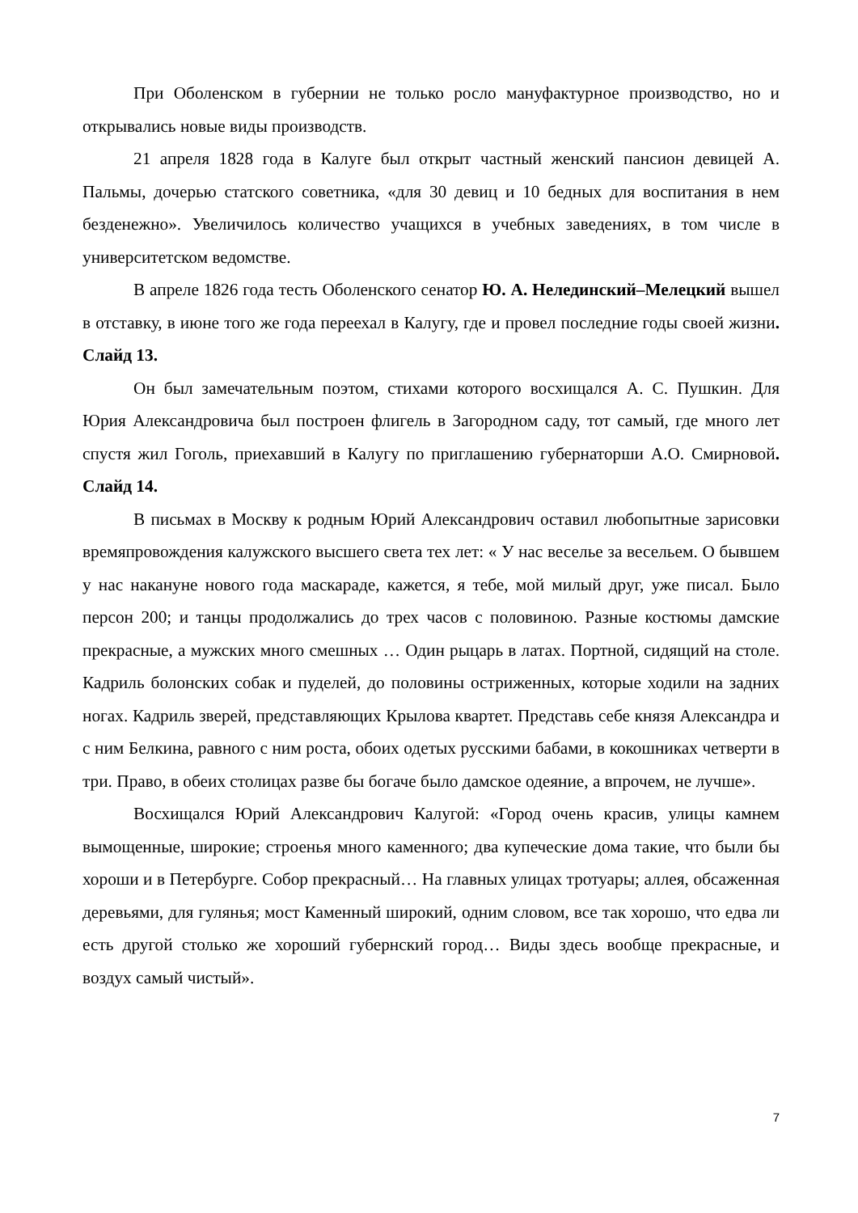При Оболенском в губернии не только росло мануфактурное производство, но и открывались новые виды производств.
21 апреля 1828 года в Калуге был открыт частный женский пансион девицей А. Пальмы, дочерью статского советника, «для 30 девиц и 10 бедных для воспитания в нем безденежно». Увеличилось количество учащихся в учебных заведениях, в том числе в университетском ведомстве.
В апреле 1826 года тесть Оболенского сенатор Ю. А. Нелединский–Мелецкий вышел в отставку, в июне того же года переехал в Калугу, где и провел последние годы своей жизни. Слайд 13.
Он был замечательным поэтом, стихами которого восхищался А. С. Пушкин. Для Юрия Александровича был построен флигель в Загородном саду, тот самый, где много лет спустя жил Гоголь, приехавший в Калугу по приглашению губернаторши А.О. Смирновой. Слайд 14.
В письмах в Москву к родным Юрий Александрович оставил любопытные зарисовки времяпровождения калужского высшего света тех лет: « У нас веселье за весельем. О бывшем у нас накануне нового года маскараде, кажется, я тебе, мой милый друг, уже писал. Было персон 200; и танцы продолжались до трех часов с половиною. Разные костюмы дамские прекрасные, а мужских много смешных … Один рыцарь в латах. Портной, сидящий на столе. Кадриль болонских собак и пуделей, до половины остриженных, которые ходили на задних ногах. Кадриль зверей, представляющих Крылова квартет. Представь себе князя Александра и с ним Белкина, равного с ним роста, обоих одетых русскими бабами, в кокошниках четверти в три. Право, в обеих столицах разве бы богаче было дамское одеяние, а впрочем, не лучше».
Восхищался Юрий Александрович Калугой: «Город очень красив, улицы камнем вымощенные, широкие; строенья много каменного; два купеческие дома такие, что были бы хороши и в Петербурге. Собор прекрасный… На главных улицах тротуары; аллея, обсаженная деревьями, для гулянья; мост Каменный широкий, одним словом, все так хорошо, что едва ли есть другой столько же хороший губернский город… Виды здесь вообще прекрасные, и воздух самый чистый».
7